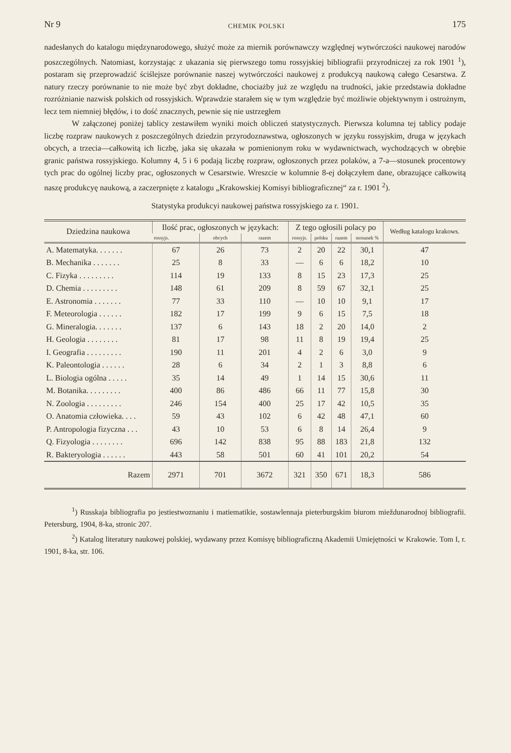Nr 9 CHEMIK POLSKI 175
nadesłanych do katalogu międzynarodowego, służyć może za miernik porównawczy względnej wytwórczości naukowej narodów poszczególnych. Natomiast, korzystając z ukazania się pierwszego tomu rossyjskiej bibliografii przyrodniczej za rok 1901 <sup>1</sup>), postaram się przeprowadzić ściślejsze porównanie naszej wytwórczości naukowej z produkcyą naukową całego Cesarstwa. Z natury rzeczy porównanie to nie może być zbyt dokładne, chociażby już ze względu na trudności, jakie przedstawia dokładne rozróżnianie nazwisk polskich od rossyjskich. Wprawdzie starałem się w tym względzie być możliwie objektywnym i ostrożnym, lecz tem niemniej błędów, i to dość znacznych, pewnie się nie ustrzegłem
W załączonej poniżej tablicy zestawiłem wyniki moich obliczeń statystycznych. Pierwsza kolumna tej tablicy podaje liczbę rozpraw naukowych z poszczególnych dziedzin przyrodoznawstwa, ogłoszonych w języku rossyjskim, druga w językach obcych, a trzecia—całkowitą ich liczbę, jaka się ukazała w pomienionym roku w wydawnictwach, wychodzących w obrębie granic państwa rossyjskiego. Kolumny 4, 5 i 6 podają liczbę rozpraw, ogłoszonych przez polaków, a 7-a—stosunek procentowy tych prac do ogólnej liczby prac, ogłoszonych w Cesarstwie. Wreszcie w kolumnie 8-ej dołączyłem dane, obrazujące całkowitą naszę produkcyę naukową, a zaczerpnięte z katalogu „Krakowskiej Komisyi bibliograficznej“ za r. 1901 <sup>2</sup>).
Statystyka produkcyi naukowej państwa rossyjskiego za r. 1901.
| Dziedzina naukowa | Ilość prac, ogłoszonych w językach: | | | Z tego ogłosili polacy po | | | | Według katalogu krakows. |
| --- | --- | --- | --- | --- | --- | --- | --- | --- |
| | rossyjs. | obcych | razem | rossyjs. | polsku | razem | stosunek % | |
| A. Matematyka. . . . . . . | 67 | 26 | 73 | 2 | 20 | 22 | 30,1 | 47 |
| B. Mechanika . . . . . . . | 25 | 8 | 33 | — | 6 | 6 | 18,2 | 10 |
| C. Fizyka . . . . . . . . . | 114 | 19 | 133 | 8 | 15 | 23 | 17,3 | 25 |
| D. Chemia . . . . . . . . . | 148 | 61 | 209 | 8 | 59 | 67 | 32,1 | 25 |
| E. Astronomia . . . . . . . | 77 | 33 | 110 | — | 10 | 10 | 9,1 | 17 |
| F. Meteorologia . . . . . . | 182 | 17 | 199 | 9 | 6 | 15 | 7,5 | 18 |
| G. Mineralogia. . . . . . . | 137 | 6 | 143 | 18 | 2 | 20 | 14,0 | 2 |
| H. Geologia . . . . . . . . | 81 | 17 | 98 | 11 | 8 | 19 | 19,4 | 25 |
| I. Geografia . . . . . . . . . | 190 | 11 | 201 | 4 | 2 | 6 | 3,0 | 9 |
| K. Paleontologia . . . . . . | 28 | 6 | 34 | 2 | 1 | 3 | 8,8 | 6 |
| L. Biologia ogólna . . . . . | 35 | 14 | 49 | 1 | 14 | 15 | 30,6 | 11 |
| M. Botanika. . . . . . . . . | 400 | 86 | 486 | 66 | 11 | 77 | 15,8 | 30 |
| N. Zoologia . . . . . . . . . | 246 | 154 | 400 | 25 | 17 | 42 | 10,5 | 35 |
| O. Anatomia człowieka. . . . | 59 | 43 | 102 | 6 | 42 | 48 | 47,1 | 60 |
| P. Antropologia fizyczna . . . | 43 | 10 | 53 | 6 | 8 | 14 | 26,4 | 9 |
| Q. Fizyologia . . . . . . . . | 696 | 142 | 838 | 95 | 88 | 183 | 21,8 | 132 |
| R. Bakteryologia . . . . . . | 443 | 58 | 501 | 60 | 41 | 101 | 20,2 | 54 |
| Razem | 2971 | 701 | 3672 | 321 | 350 | 671 | 18,3 | 586 |
<sup>1</sup>) Russkaja bibliografia po jestiestwoznaniu i matiematikie, sostawlennaja pieterburgskim biurom mieždunarodnoj bibliografii. Petersburg, 1904, 8-ka, stronic 207.
<sup>2</sup>) Katalog literatury naukowej polskiej, wydawany przez Komisyę bibliograficzną Akademii Umiejętności w Krakowie. Tom I, r. 1901, 8-ka, str. 106.